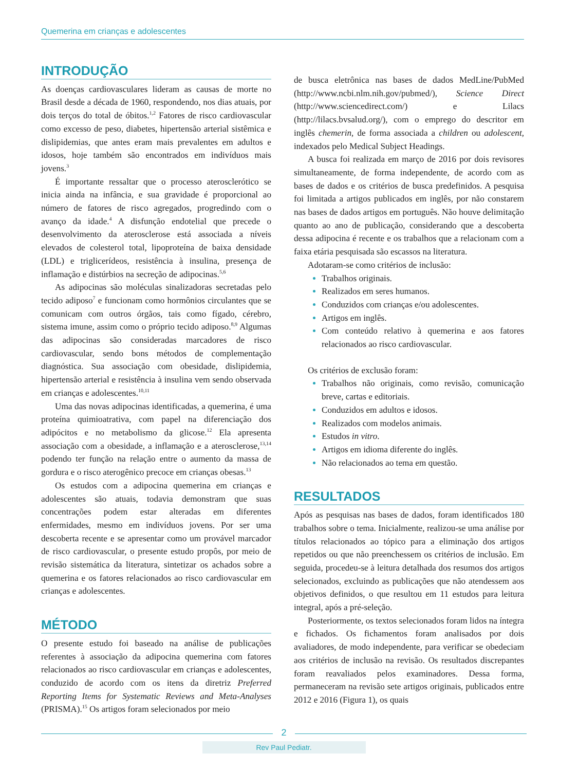Quemerina em crianças e adolescentes
INTRODUÇÃO
As doenças cardiovasculares lideram as causas de morte no Brasil desde a década de 1960, respondendo, nos dias atuais, por dois terços do total de óbitos.<sup>1,2</sup> Fatores de risco cardiovascular como excesso de peso, diabetes, hipertensão arterial sistêmica e dislipidemias, que antes eram mais prevalentes em adultos e idosos, hoje também são encontrados em indivíduos mais jovens.<sup>3</sup>
É importante ressaltar que o processo aterosclerótico se inicia ainda na infância, e sua gravidade é proporcional ao número de fatores de risco agregados, progredindo com o avanço da idade.<sup>4</sup> A disfunção endotelial que precede o desenvolvimento da aterosclerose está associada a níveis elevados de colesterol total, lipoproteína de baixa densidade (LDL) e triglicerídeos, resistência à insulina, presença de inflamação e distúrbios na secreção de adipocinas.<sup>5,6</sup>
As adipocinas são moléculas sinalizadoras secretadas pelo tecido adiposo<sup>7</sup> e funcionam como hormônios circulantes que se comunicam com outros órgãos, tais como fígado, cérebro, sistema imune, assim como o próprio tecido adiposo.<sup>8,9</sup> Algumas das adipocinas são consideradas marcadores de risco cardiovascular, sendo bons métodos de complementação diagnóstica. Sua associação com obesidade, dislipidemia, hipertensão arterial e resistência à insulina vem sendo observada em crianças e adolescentes.<sup>10,11</sup>
Uma das novas adipocinas identificadas, a quemerina, é uma proteína quimioatrativa, com papel na diferenciação dos adipócitos e no metabolismo da glicose.<sup>12</sup> Ela apresenta associação com a obesidade, a inflamação e a aterosclerose,<sup>13,14</sup> podendo ter função na relação entre o aumento da massa de gordura e o risco aterogênico precoce em crianças obesas.<sup>13</sup>
Os estudos com a adipocina quemerina em crianças e adolescentes são atuais, todavia demonstram que suas concentrações podem estar alteradas em diferentes enfermidades, mesmo em indivíduos jovens. Por ser uma descoberta recente e se apresentar como um provável marcador de risco cardiovascular, o presente estudo propôs, por meio de revisão sistemática da literatura, sintetizar os achados sobre a quemerina e os fatores relacionados ao risco cardiovascular em crianças e adolescentes.
MÉTODO
O presente estudo foi baseado na análise de publicações referentes à associação da adipocina quemerina com fatores relacionados ao risco cardiovascular em crianças e adolescentes, conduzido de acordo com os itens da diretriz Preferred Reporting Items for Systematic Reviews and Meta-Analyses (PRISMA).<sup>15</sup> Os artigos foram selecionados por meio
de busca eletrônica nas bases de dados MedLine/PubMed (http://www.ncbi.nlm.nih.gov/pubmed/), Science Direct (http://www.sciencedirect.com/) e Lilacs (http://lilacs.bvsalud.org/), com o emprego do descritor em inglês chemerin, de forma associada a children ou adolescent, indexados pelo Medical Subject Headings.
A busca foi realizada em março de 2016 por dois revisores simultaneamente, de forma independente, de acordo com as bases de dados e os critérios de busca predefinidos. A pesquisa foi limitada a artigos publicados em inglês, por não constarem nas bases de dados artigos em português. Não houve delimitação quanto ao ano de publicação, considerando que a descoberta dessa adipocina é recente e os trabalhos que a relacionam com a faixa etária pesquisada são escassos na literatura.
Adotaram-se como critérios de inclusão:
Trabalhos originais.
Realizados em seres humanos.
Conduzidos com crianças e/ou adolescentes.
Artigos em inglês.
Com conteúdo relativo à quemerina e aos fatores relacionados ao risco cardiovascular.
Os critérios de exclusão foram:
Trabalhos não originais, como revisão, comunicação breve, cartas e editoriais.
Conduzidos em adultos e idosos.
Realizados com modelos animais.
Estudos in vitro.
Artigos em idioma diferente do inglês.
Não relacionados ao tema em questão.
RESULTADOS
Após as pesquisas nas bases de dados, foram identificados 180 trabalhos sobre o tema. Inicialmente, realizou-se uma análise por títulos relacionados ao tópico para a eliminação dos artigos repetidos ou que não preenchessem os critérios de inclusão. Em seguida, procedeu-se à leitura detalhada dos resumos dos artigos selecionados, excluindo as publicações que não atendessem aos objetivos definidos, o que resultou em 11 estudos para leitura integral, após a pré-seleção.
Posteriormente, os textos selecionados foram lidos na íntegra e fichados. Os fichamentos foram analisados por dois avaliadores, de modo independente, para verificar se obedeciam aos critérios de inclusão na revisão. Os resultados discrepantes foram reavaliados pelos examinadores. Dessa forma, permaneceram na revisão sete artigos originais, publicados entre 2012 e 2016 (Figura 1), os quais
2
Rev Paul Pediatr.